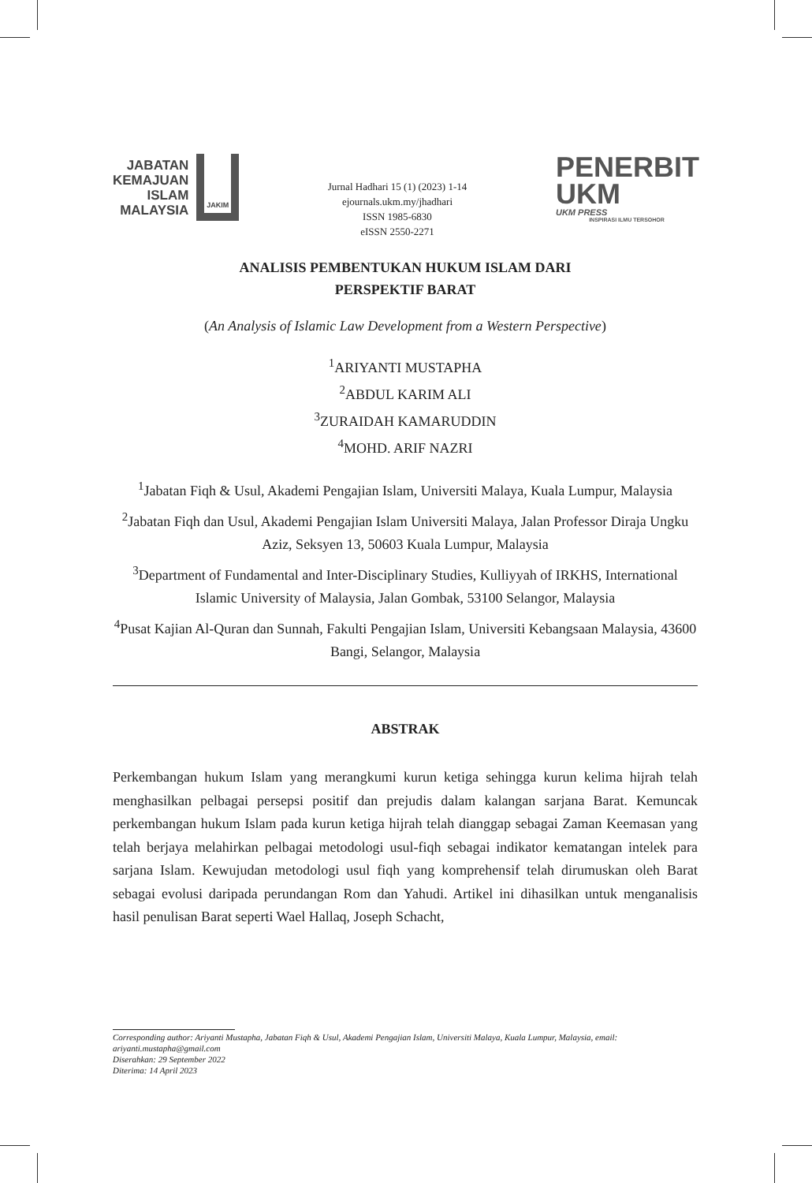JABATAN
KEMAJUAN
ISLAM
MALAYSIA
JAKIM
Jurnal Hadhari 15 (1) (2023) 1-14
ejournals.ukm.my/jhadhari
ISSN 1985-6830
eISSN 2550-2271
PENERBIT
UKM
UKM PRESS
INSPIRASI ILMU TERSOHOR
ANALISIS PEMBENTUKAN HUKUM ISLAM DARI
PERSPEKTIF BARAT
(An Analysis of Islamic Law Development from a Western Perspective)
<sup>1</sup> ARIYANTI MUSTAPHA
<sup>2</sup> ABDUL KARIM ALI
<sup>3</sup> ZURAIDAH KAMARUDDIN
<sup>4</sup> MOHD. ARIF NAZRI
<sup>1</sup> Jabatan Fiqh & Usul, Akademi Pengajian Islam, Universiti Malaya, Kuala Lumpur, Malaysia
<sup>2</sup> Jabatan Fiqh dan Usul, Akademi Pengajian Islam Universiti Malaya, Jalan Professor Diraja Ungku Aziz, Seksyen 13, 50603 Kuala Lumpur, Malaysia
<sup>3</sup> Department of Fundamental and Inter-Disciplinary Studies, Kulliyyah of IRKHS, International Islamic University of Malaysia, Jalan Gombak, 53100 Selangor, Malaysia
<sup>4</sup> Pusat Kajian Al-Quran dan Sunnah, Fakulti Pengajian Islam, Universiti Kebangsaan Malaysia, 43600 Bangi, Selangor, Malaysia
ABSTRAK
Perkembangan hukum Islam yang merangkumi kurun ketiga sehingga kurun kelima hijrah telah menghasilkan pelbagai persepsi positif dan prejudis dalam kalangan sarjana Barat. Kemuncak perkembangan hukum Islam pada kurun ketiga hijrah telah dianggap sebagai Zaman Keemasan yang telah berjaya melahirkan pelbagai metodologi usul-fiqh sebagai indikator kematangan intelek para sarjana Islam. Kewujudan metodologi usul fiqh yang komprehensif telah dirumuskan oleh Barat sebagai evolusi daripada perundangan Rom dan Yahudi. Artikel ini dihasilkan untuk menganalisis hasil penulisan Barat seperti Wael Hallaq, Joseph Schacht,
Corresponding author: Ariyanti Mustapha, Jabatan Fiqh & Usul, Akademi Pengajian Islam, Universiti Malaya, Kuala Lumpur, Malaysia, email: ariyanti.mustapha@gmail.com
Diserahkan: 29 September 2022
Diterima: 14 April 2023